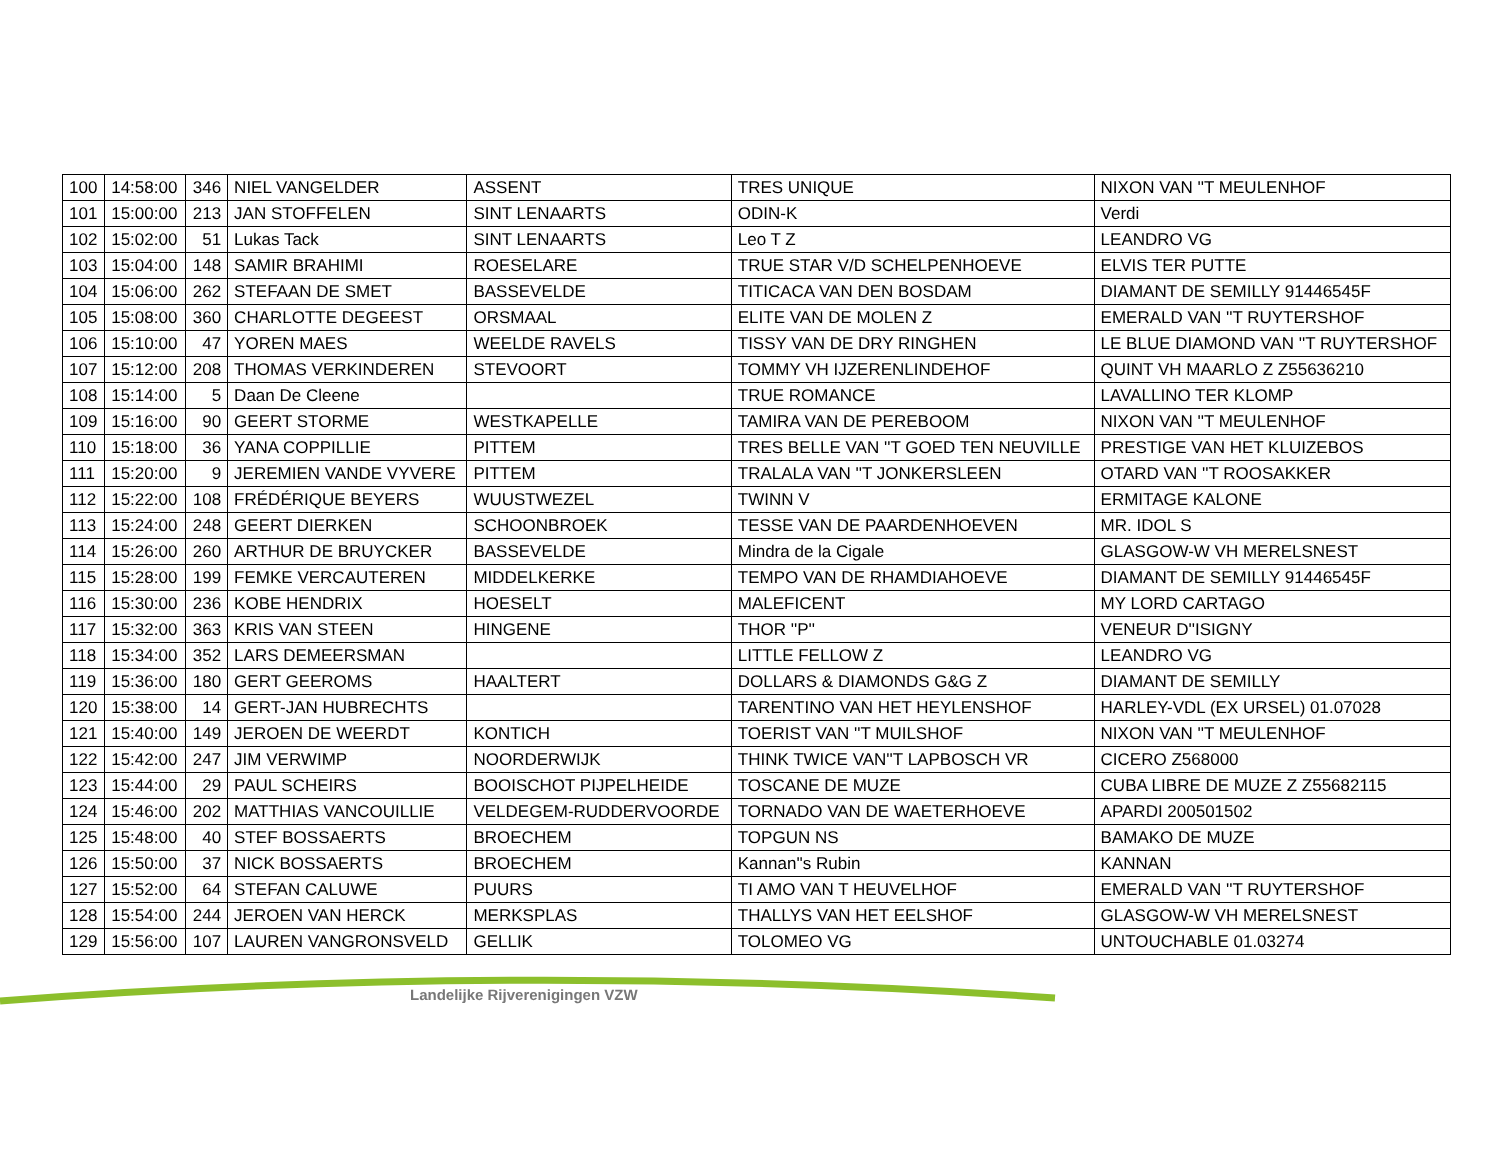| 100 | 14:58:00 | 346 | NIEL VANGELDER | ASSENT | TRES UNIQUE | NIXON VAN ''T MEULENHOF |
| 101 | 15:00:00 | 213 | JAN STOFFELEN | SINT LENAARTS | ODIN-K | Verdi |
| 102 | 15:02:00 | 51 | Lukas Tack | SINT LENAARTS | Leo T Z | LEANDRO VG |
| 103 | 15:04:00 | 148 | SAMIR BRAHIMI | ROESELARE | TRUE STAR V/D SCHELPENHOEVE | ELVIS TER PUTTE |
| 104 | 15:06:00 | 262 | STEFAAN DE SMET | BASSEVELDE | TITICACA VAN DEN BOSDAM | DIAMANT DE SEMILLY 91446545F |
| 105 | 15:08:00 | 360 | CHARLOTTE DEGEEST | ORSMAAL | ELITE VAN DE MOLEN Z | EMERALD VAN ''T RUYTERSHOF |
| 106 | 15:10:00 | 47 | YOREN MAES | WEELDE RAVELS | TISSY VAN DE DRY RINGHEN | LE BLUE DIAMOND VAN ''T RUYTERSHOF |
| 107 | 15:12:00 | 208 | THOMAS VERKINDEREN | STEVOORT | TOMMY VH IJZERENLINDEHOF | QUINT VH MAARLO Z Z55636210 |
| 108 | 15:14:00 | 5 | Daan De Cleene | | TRUE ROMANCE | LAVALLINO TER KLOMP |
| 109 | 15:16:00 | 90 | GEERT STORME | WESTKAPELLE | TAMIRA VAN DE PEREBOOM | NIXON VAN ''T MEULENHOF |
| 110 | 15:18:00 | 36 | YANA COPPILLIE | PITTEM | TRES BELLE VAN ''T GOED TEN NEUVILLE | PRESTIGE VAN HET KLUIZEBOS |
| 111 | 15:20:00 | 9 | JEREMIEN VANDE VYVERE | PITTEM | TRALALA VAN ''T JONKERSLEEN | OTARD VAN ''T ROOSAKKER |
| 112 | 15:22:00 | 108 | FRÉDÉRIQUE BEYERS | WUUSTWEZEL | TWINN V | ERMITAGE KALONE |
| 113 | 15:24:00 | 248 | GEERT DIERKEN | SCHOONBROEK | TESSE VAN DE PAARDENHOEVEN | MR. IDOL S |
| 114 | 15:26:00 | 260 | ARTHUR DE BRUYCKER | BASSEVELDE | Mindra de la Cigale | GLASGOW-W VH MERELSNEST |
| 115 | 15:28:00 | 199 | FEMKE VERCAUTEREN | MIDDELKERKE | TEMPO VAN DE RHAMDIAHOEVE | DIAMANT DE SEMILLY 91446545F |
| 116 | 15:30:00 | 236 | KOBE HENDRIX | HOESELT | MALEFICENT | MY LORD CARTAGO |
| 117 | 15:32:00 | 363 | KRIS VAN STEEN | HINGENE | THOR ''P'' | VENEUR D''ISIGNY |
| 118 | 15:34:00 | 352 | LARS DEMEERSMAN | | LITTLE FELLOW Z | LEANDRO VG |
| 119 | 15:36:00 | 180 | GERT GEEROMS | HAALTERT | DOLLARS & DIAMONDS G&G Z | DIAMANT DE SEMILLY |
| 120 | 15:38:00 | 14 | GERT-JAN HUBRECHTS | | TARENTINO VAN HET HEYLENSHOF | HARLEY-VDL (EX URSEL) 01.07028 |
| 121 | 15:40:00 | 149 | JEROEN DE WEERDT | KONTICH | TOERIST VAN ''T MUILSHOF | NIXON VAN ''T MEULENHOF |
| 122 | 15:42:00 | 247 | JIM VERWIMP | NOORDERWIJK | THINK TWICE VAN''T LAPBOSCH VR | CICERO Z568000 |
| 123 | 15:44:00 | 29 | PAUL SCHEIRS | BOOISCHOT PIJPELHEIDE | TOSCANE DE MUZE | CUBA LIBRE DE MUZE Z Z55682115 |
| 124 | 15:46:00 | 202 | MATTHIAS VANCOUILLIE | VELDEGEM-RUDDERVOORDE | TORNADO VAN DE WAETERHOEVE | APARDI 200501502 |
| 125 | 15:48:00 | 40 | STEF BOSSAERTS | BROECHEM | TOPGUN NS | BAMAKO DE MUZE |
| 126 | 15:50:00 | 37 | NICK BOSSAERTS | BROECHEM | Kannan''s Rubin | KANNAN |
| 127 | 15:52:00 | 64 | STEFAN CALUWE | PUURS | TI AMO VAN T HEUVELHOF | EMERALD VAN ''T RUYTERSHOF |
| 128 | 15:54:00 | 244 | JEROEN VAN HERCK | MERKSPLAS | THALLYS VAN HET EELSHOF | GLASGOW-W VH MERELSNEST |
| 129 | 15:56:00 | 107 | LAUREN VANGRONSVELD | GELLIK | TOLOMEO VG | UNTOUCHABLE 01.03274 |
Landelijke Rijverenigingen VZW